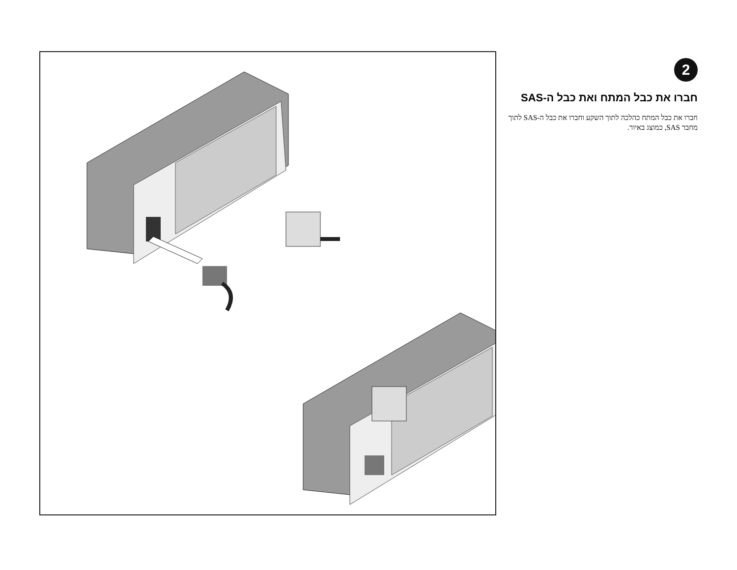2
חברו את כבל המתח ואת כבל ה-SAS
חברו את כבל המתח כהלכה לתוך השקע וחברו את כבל ה-SAS לתוך מחבר SAS, כמוצג באיור.